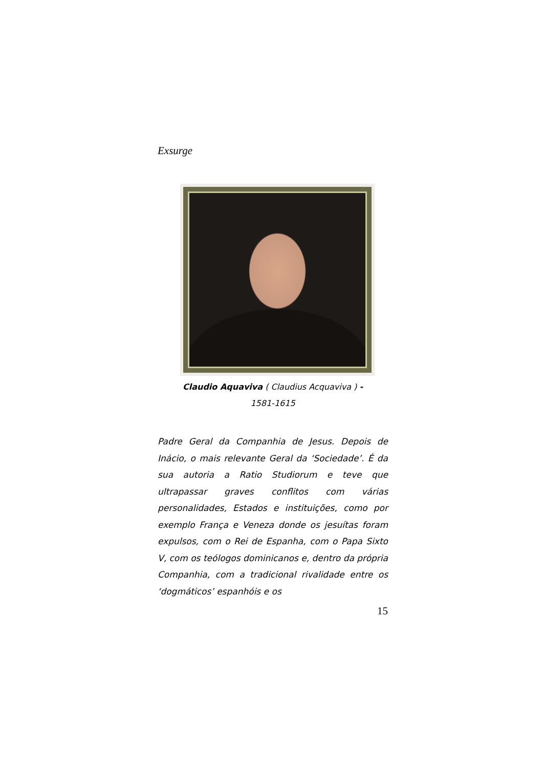Exsurge
Claudio Aquaviva ( Claudius Acquaviva ) -
1581-1615
Padre Geral da Companhia de Jesus. Depois de Inácio, o mais relevante Geral da ‘Sociedade’. É da sua autoria a Ratio Studiorum e teve que ultrapassar graves conflitos com várias personalidades, Estados e instituições, como por exemplo França e Veneza donde os jesuítas foram expulsos, com o Rei de Espanha, com o Papa Sixto V, com os teólogos dominicanos e, dentro da própria Companhia, com a tradicional rivalidade entre os ‘dogmáticos’ espanhóis e os
15